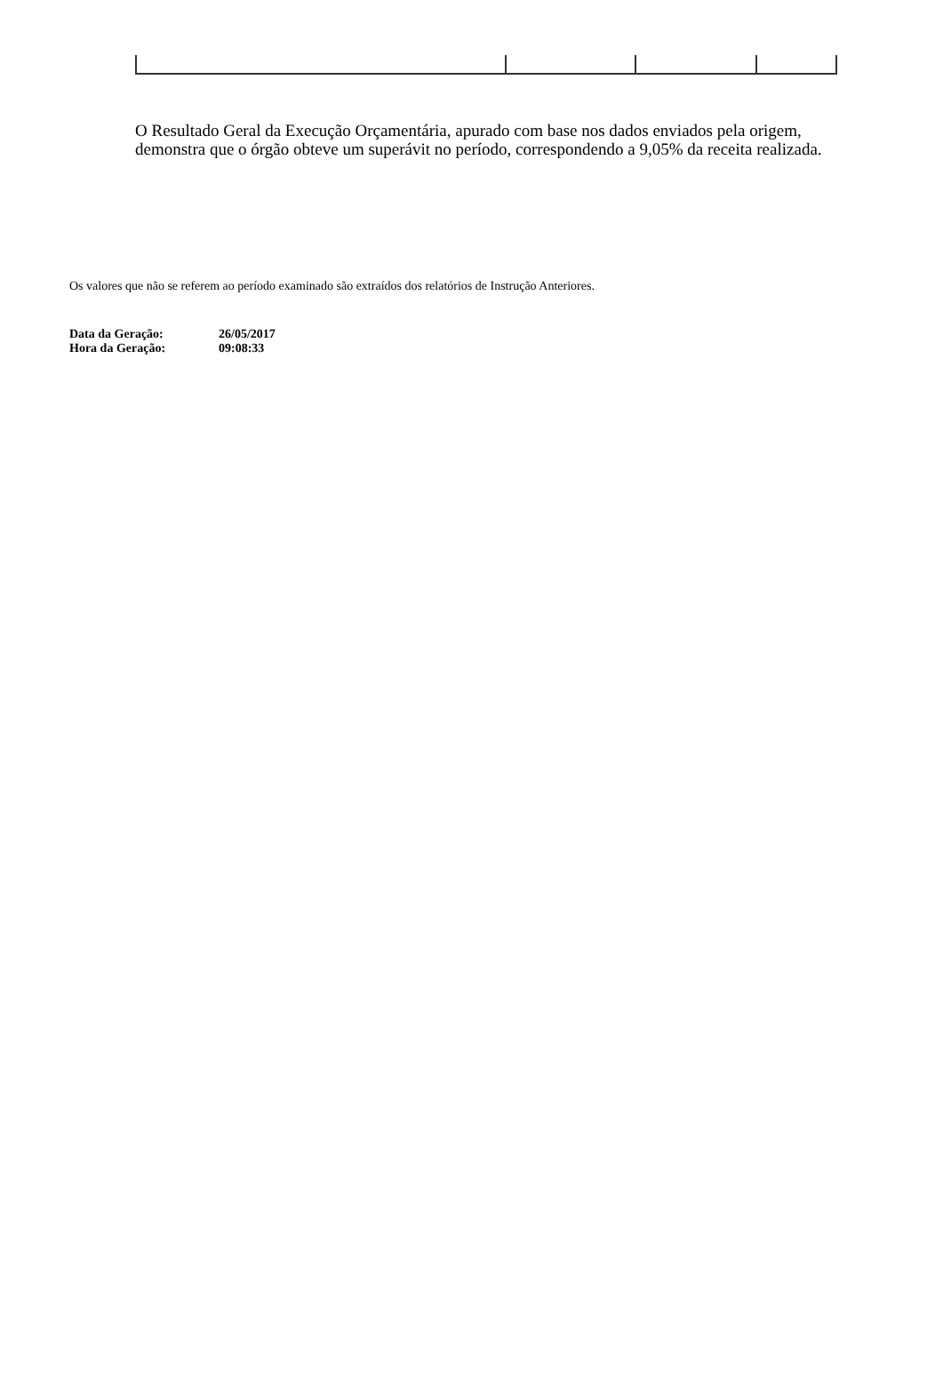O Resultado Geral da Execução Orçamentária, apurado com base nos dados enviados pela origem, demonstra que o órgão obteve um superávit no período, correspondendo a 9,05% da receita realizada.
Os valores que não se referem ao período examinado são extraídos dos relatórios de Instrução Anteriores.
| Data da Geração: | 26/05/2017 |
| Hora da Geração: | 09:08:33 |